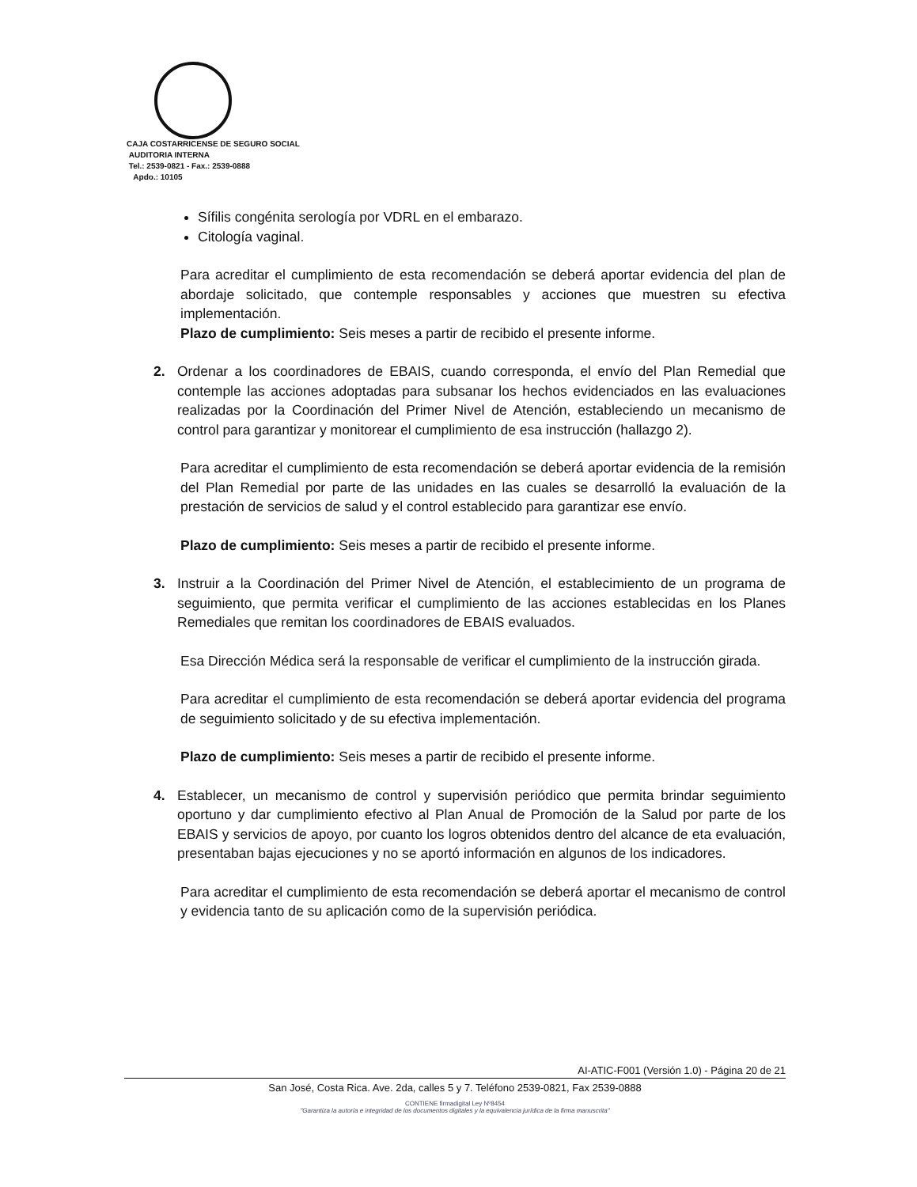CAJA COSTARRICENSE DE SEGURO SOCIAL
AUDITORIA INTERNA
Tel.: 2539-0821 - Fax.: 2539-0888
Apdo.: 10105
Sífilis congénita serología por VDRL en el embarazo.
Citología vaginal.
Para acreditar el cumplimiento de esta recomendación se deberá aportar evidencia del plan de abordaje solicitado, que contemple responsables y acciones que muestren su efectiva implementación.
Plazo de cumplimiento: Seis meses a partir de recibido el presente informe.
2. Ordenar a los coordinadores de EBAIS, cuando corresponda, el envío del Plan Remedial que contemple las acciones adoptadas para subsanar los hechos evidenciados en las evaluaciones realizadas por la Coordinación del Primer Nivel de Atención, estableciendo un mecanismo de control para garantizar y monitorear el cumplimiento de esa instrucción (hallazgo 2).
Para acreditar el cumplimiento de esta recomendación se deberá aportar evidencia de la remisión del Plan Remedial por parte de las unidades en las cuales se desarrolló la evaluación de la prestación de servicios de salud y el control establecido para garantizar ese envío.
Plazo de cumplimiento: Seis meses a partir de recibido el presente informe.
3. Instruir a la Coordinación del Primer Nivel de Atención, el establecimiento de un programa de seguimiento, que permita verificar el cumplimiento de las acciones establecidas en los Planes Remediales que remitan los coordinadores de EBAIS evaluados.
Esa Dirección Médica será la responsable de verificar el cumplimiento de la instrucción girada.
Para acreditar el cumplimiento de esta recomendación se deberá aportar evidencia del programa de seguimiento solicitado y de su efectiva implementación.
Plazo de cumplimiento: Seis meses a partir de recibido el presente informe.
4. Establecer, un mecanismo de control y supervisión periódico que permita brindar seguimiento oportuno y dar cumplimiento efectivo al Plan Anual de Promoción de la Salud por parte de los EBAIS y servicios de apoyo, por cuanto los logros obtenidos dentro del alcance de eta evaluación, presentaban bajas ejecuciones y no se aportó información en algunos de los indicadores.
Para acreditar el cumplimiento de esta recomendación se deberá aportar el mecanismo de control y evidencia tanto de su aplicación como de la supervisión periódica.
AI-ATIC-F001 (Versión 1.0) - Página 20 de 21
San José, Costa Rica. Ave. 2da, calles 5 y 7. Teléfono 2539-0821, Fax 2539-0888
CONTIENE firmadigital Ley Nº8454
"Garantiza la autoría e integridad de los documentos digitales y la equivalencia jurídica de la firma manuscrita"